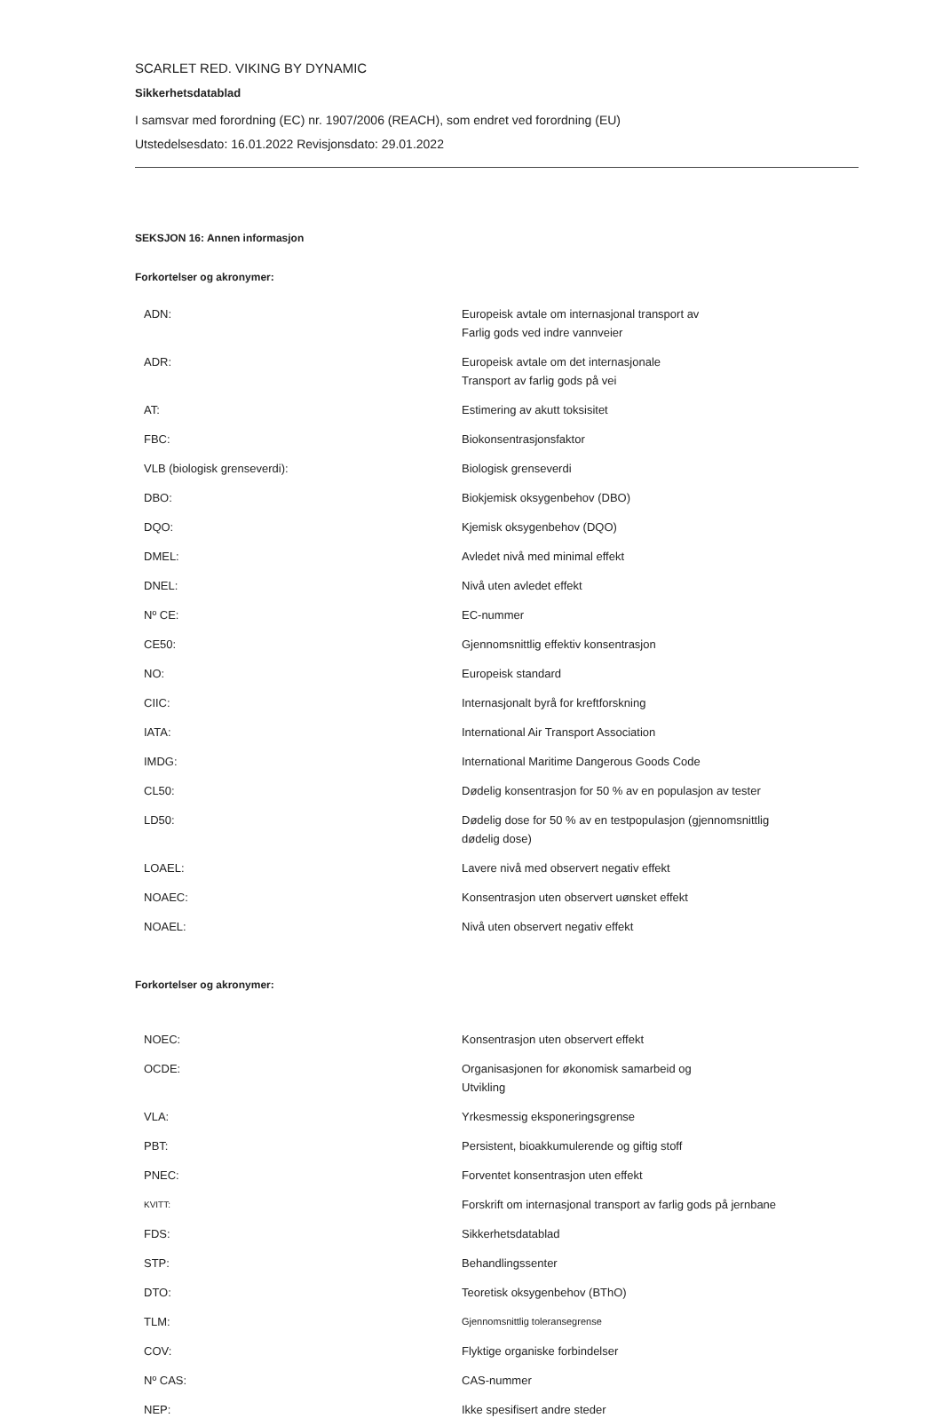SCARLET RED. VIKING BY DYNAMIC
Sikkerhetsdatablad
I samsvar med forordning (EC) nr. 1907/2006 (REACH), som endret ved forordning (EU)
Utstedelsesdato: 16.01.2022 Revisjonsdato: 29.01.2022
SEKSJON 16: Annen informasjon
Forkortelser og akronymer:
| ADN: | Europeisk avtale om internasjonal transport av Farlig gods ved indre vannveier |
| ADR: | Europeisk avtale om det internasjonale Transport av farlig gods på vei |
| AT: | Estimering av akutt toksisitet |
| FBC: | Biokonsentrasjonsfaktor |
| VLB (biologisk grenseverdi): | Biologisk grenseverdi |
| DBO: | Biokjemisk oksygenbehov (DBO) |
| DQO: | Kjemisk oksygenbehov (DQO) |
| DMEL: | Avledet nivå med minimal effekt |
| DNEL: | Nivå uten avledet effekt |
| Nº CE: | EC-nummer |
| CE50: | Gjennomsnittlig effektiv konsentrasjon |
| NO: | Europeisk standard |
| CIIC: | Internasjonalt byrå for kreftforskning |
| IATA: | International Air Transport Association |
| IMDG: | International Maritime Dangerous Goods Code |
| CL50: | Dødelig konsentrasjon for 50 % av en populasjon av tester |
| LD50: | Dødelig dose for 50 % av en testpopulasjon (gjennomsnittlig dødelig dose) |
| LOAEL: | Lavere nivå med observert negativ effekt |
| NOAEC: | Konsentrasjon uten observert uønsket effekt |
| NOAEL: | Nivå uten observert negativ effekt |
Forkortelser og akronymer:
| NOEC: | Konsentrasjon uten observert effekt |
| OCDE: | Organisasjonen for økonomisk samarbeid og Utvikling |
| VLA: | Yrkesmessig eksponeringsgrense |
| PBT: | Persistent, bioakkumulerende og giftig stoff |
| PNEC: | Forventet konsentrasjon uten effekt |
| KVITT: | Forskrift om internasjonal transport av farlig gods på jernbane |
| FDS: | Sikkerhetsdatablad |
| STP: | Behandlingssenter |
| DTO: | Teoretisk oksygenbehov (BThO) |
| TLM: | Gjennomsnittlig toleransegrense |
| COV: | Flyktige organiske forbindelser |
| Nº CAS: | CAS-nummer |
| NEP: | Ikke spesifisert andre steder |